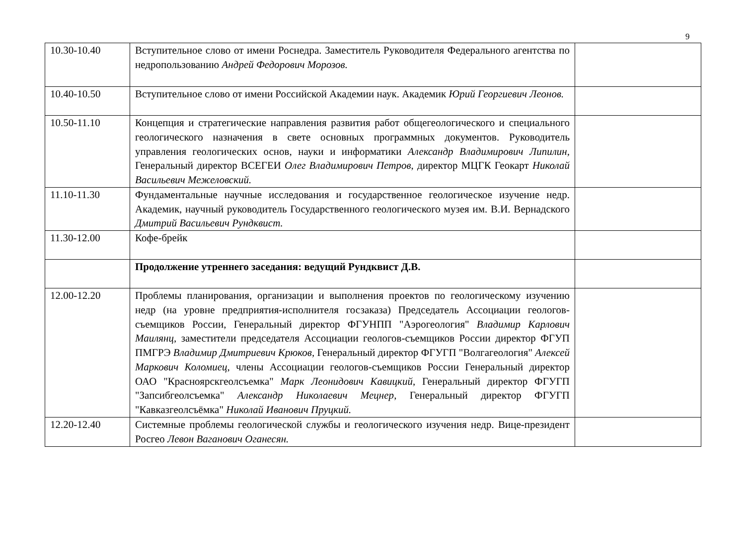9
| 10.30-10.40 | Вступительное слово от имени Роснедра. Заместитель Руководителя Федерального агентства по недропользованию Андрей Федорович Морозов. | |
| 10.40-10.50 | Вступительное слово от имени Российской Академии наук. Академик Юрий Георгиевич Леонов. | |
| 10.50-11.10 | Концепция и стратегические направления развития работ общегеологического и специального геологического назначения в свете основных программных документов. Руководитель управления геологических основ, науки и информатики Александр Владимирович Липилин, Генеральный директор ВСЕГЕИ Олег Владимирович Петров , директор МЦГК Геокарт Николай Васильевич Межеловский. | |
| 11.10-11.30 | Фундаментальные научные исследования и государственное геологическое изучение недр. Академик, научный руководитель Государственного геологического музея им. В.И. Вернадского Дмитрий Васильевич Рундквист. | |
| 11.30-12.00 | Кофе-брейк | |
| | Продолжение утреннего заседания: ведущий Рундквист Д.В. | |
| 12.00-12.20 | Проблемы планирования, организации и выполнения проектов по геологическому изучению недр (на уровне предприятия-исполнителя госзаказа) Председатель Ассоциации геологов-съемщиков России, Генеральный директор ФГУНПП "Аэрогеология" Владимир Карлович Маилянц , заместители председателя Ассоциации геологов-съемщиков России директор ФГУП ПМГРЭ Владимир Дмитриевич Крюков, Генеральный директор ФГУГП "Волгагеология" Алексей Маркович Коломиец, члены Ассоциации геологов-съемщиков России Генеральный директор ОАО "Красноярскгеолсъемка" Марк Леонидович Кавицкий , Генеральный директор ФГУГП "Запсибгеолсъемка" Александр Николаевич Мецнер , Генеральный директор ФГУГП "Кавказгеолсъёмка" Николай Иванович Пруцкий. | |
| 12.20-12.40 | Системные проблемы геологической службы и геологического изучения недр. Вице-президент Росгео Левон Ваганович Оганесян. | |